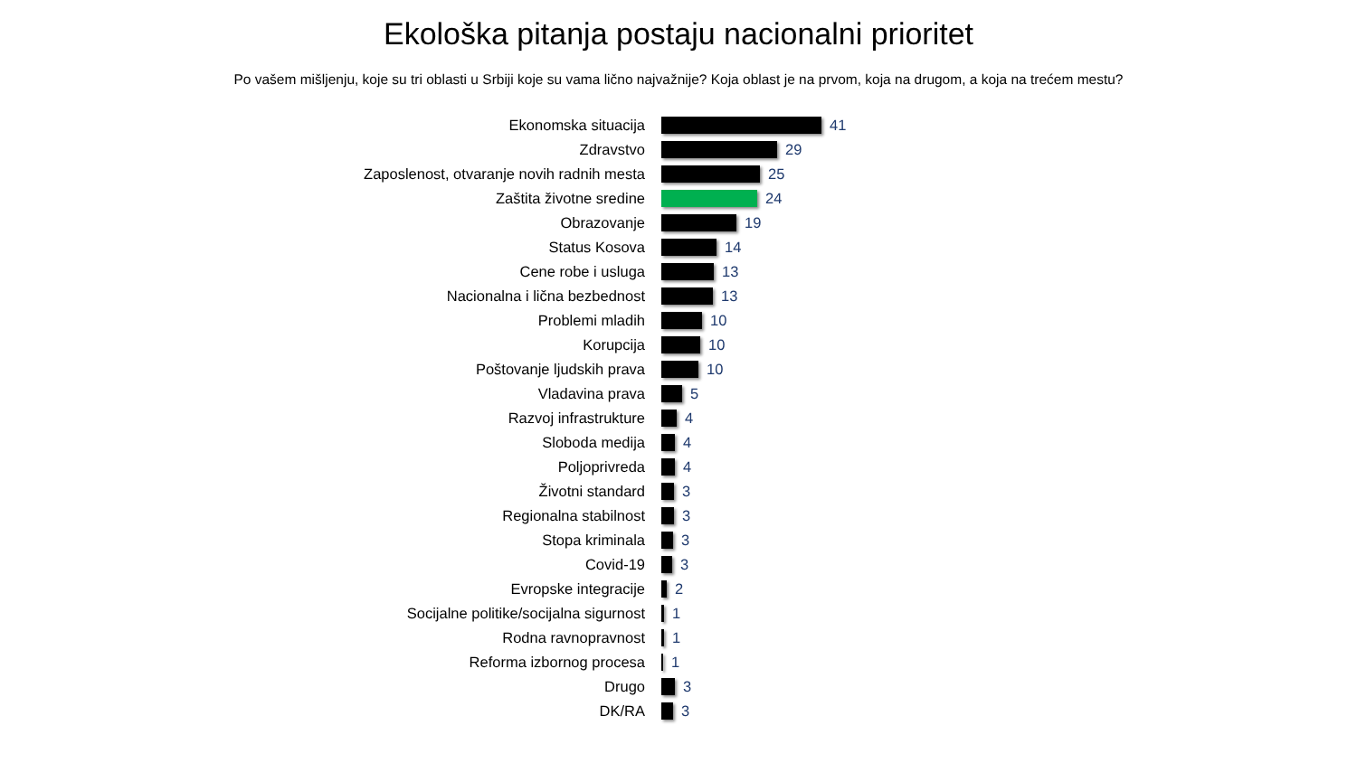Ekološka pitanja postaju nacionalni prioritet
Po vašem mišljenju, koje su tri oblasti u Srbiji koje su vama lično najvažnije? Koja oblast je na prvom, koja na drugom, a koja na trećem mestu?
Ekonomska situacija 41
Zdravstvo 29
Zaposlenost, otvaranje novih radnih mesta 25
Zaštita životne sredine 24
Obrazovanje 19
Status Kosova 14
Cene robe i usluga 13
Nacionalna i lična bezbednost 13
Problemi mladih 10
Korupcija 10
Poštovanje ljudskih prava 10
Vladavina prava 5
Razvoj infrastrukture 4
Sloboda medija 4
Poljoprivreda 4
Životni standard 3
Regionalna stabilnost 3
Stopa kriminala 3
Covid-19 3
Evropske integracije 2
Socijalne politike/socijalna sigurnost 1
Rodna ravnopravnost 1
Reforma izbornog procesa 1
Drugo 3
DK/RA 3